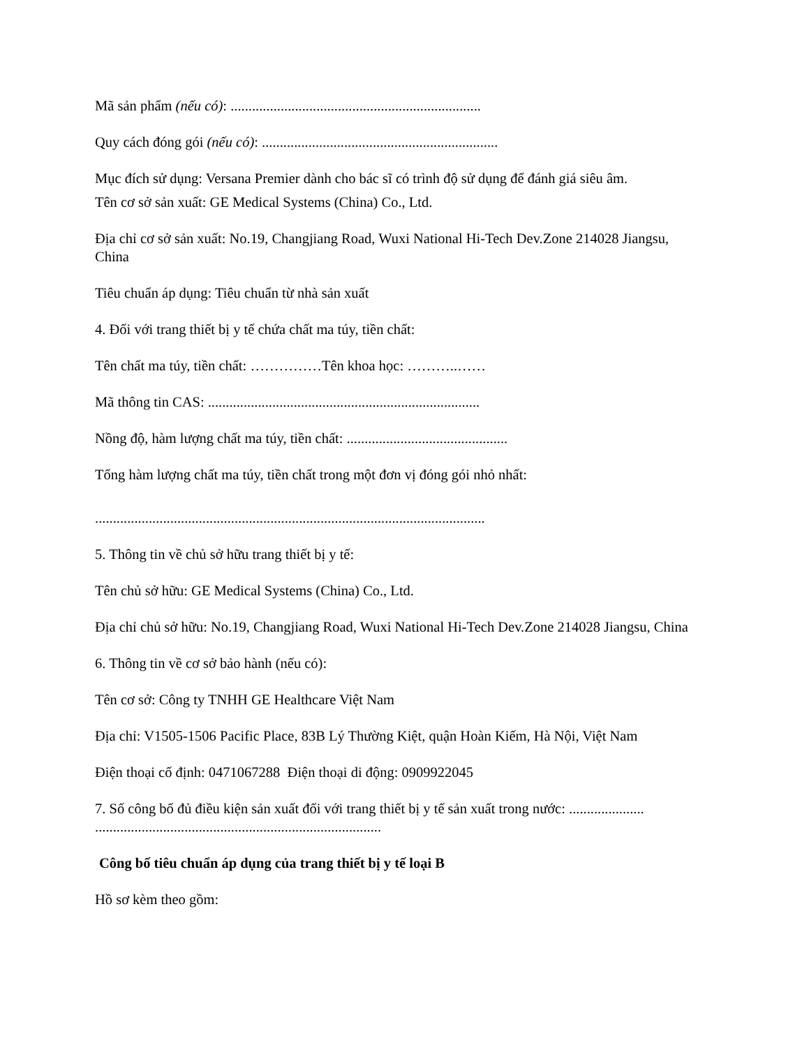Mã sản phẩm (nếu có): ......................................................................
Quy cách đóng gói (nếu có): ..................................................................
Mục đích sử dụng: Versana Premier dành cho bác sĩ có trình độ sử dụng để đánh giá siêu âm.
Tên cơ sở sản xuất: GE Medical Systems (China) Co., Ltd.
Địa chỉ cơ sở sản xuất: No.19, Changjiang Road, Wuxi National Hi-Tech Dev.Zone 214028 Jiangsu, China
Tiêu chuẩn áp dụng: Tiêu chuẩn từ nhà sản xuất
4. Đối với trang thiết bị y tế chứa chất ma túy, tiền chất:
Tên chất ma túy, tiền chất: ……………Tên khoa học: ………..……
Mã thông tin CAS: ............................................................................
Nồng độ, hàm lượng chất ma túy, tiền chất: .............................................
Tổng hàm lượng chất ma túy, tiền chất trong một đơn vị đóng gói nhỏ nhất:
.............................................................................................................
5. Thông tin về chủ sở hữu trang thiết bị y tế:
Tên chủ sở hữu: GE Medical Systems (China) Co., Ltd.
Địa chỉ chủ sở hữu: No.19, Changjiang Road, Wuxi National Hi-Tech Dev.Zone 214028 Jiangsu, China
6. Thông tin về cơ sở bảo hành (nếu có):
Tên cơ sở: Công ty TNHH GE Healthcare Việt Nam
Địa chỉ: V1505-1506 Pacific Place, 83B Lý Thường Kiệt, quận Hoàn Kiếm, Hà Nội, Việt Nam
Điện thoại cố định: 0471067288 Điện thoại di động: 0909922045
7. Số công bố đủ điều kiện sản xuất đối với trang thiết bị y tế sản xuất trong nước: ..................... ................................................................................
Công bố tiêu chuẩn áp dụng của trang thiết bị y tế loại B
Hồ sơ kèm theo gồm: